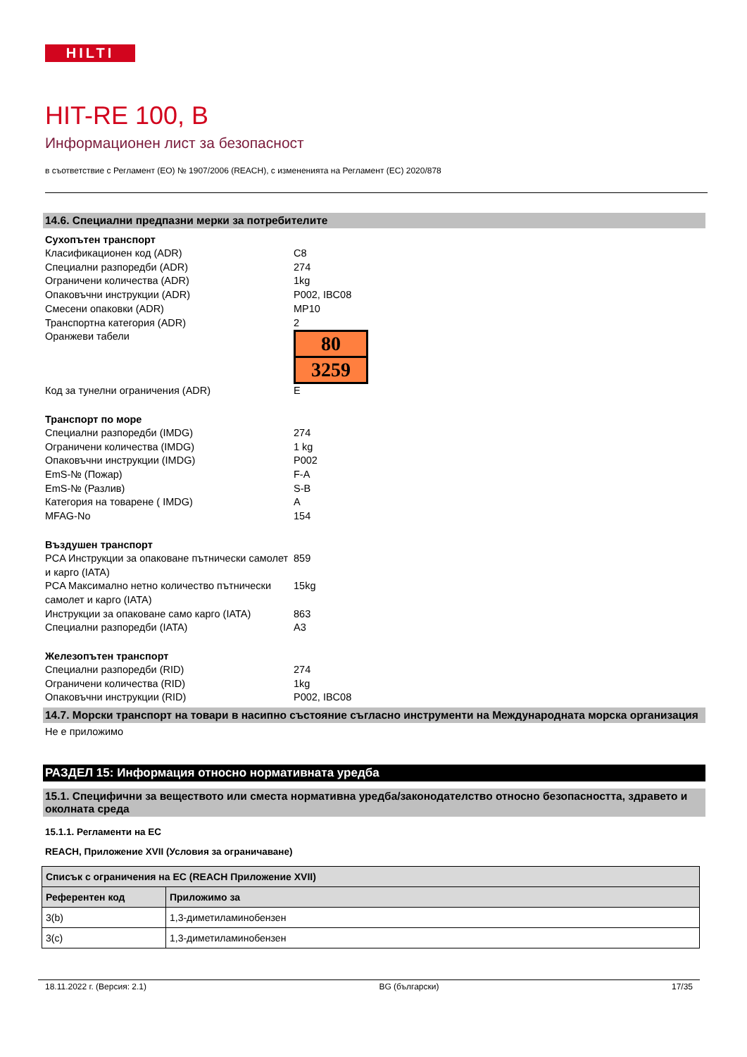HILTI
HIT-RE 100, B
Информационен лист за безопасност
в съответствие с Регламент (ЕО) № 1907/2006 (REACH), с измененията на Регламент (ЕС) 2020/878
14.6. Специални предпазни мерки за потребителите
Сухопътен транспорт
Класификационен код (ADR) C8
Специални разпоредби (ADR) 274
Ограничени количества (ADR) 1kg
Опаковъчни инструкции (ADR) P002, IBC08
Смесени опаковки (ADR) MP10
Транспортна категория (ADR) 2
Оранжеви табели
80
3259
Код за тунелни ограничения (ADR) E
Транспорт по море
Специални разпоредби (IMDG) 274
Ограничени количества (IMDG) 1 kg
Опаковъчни инструкции (IMDG) P002
EmS-№ (Пожар) F-A
EmS-№ (Разлив) S-B
Категория на товарене ( IMDG) A
MFAG-No 154
Въздушен транспорт
PCA Инструкции за опаковане пътнически самолет и карго (IATA)
859
PCA Максимално нетно количество пътнически самолет и карго (IATA)
15kg
Инструкции за опаковане само карго (IATA)
863
Специални разпоредби (IATA) A3
Железопътен транспорт
Специални разпоредби (RID) 274
Ограничени количества (RID) 1kg
Опаковъчни инструкции (RID) P002, IBC08
14.7. Морски транспорт на товари в насипно състояние съгласно инструменти на Международната морска организация
Не е приложимо
РАЗДЕЛ 15: Информация относно нормативната уредба
15.1. Специфични за веществото или сместа нормативна уредба/законодателство относно безопасността, здравето и околната среда
15.1.1. Регламенти на ЕС
REACH, Приложение XVII (Условия за ограничаване)
| Списък с ограничения на ЕС (REACH Приложение XVII) | |
| --- | --- |
| Референтен код | Приложимо за |
| 3(b) | 1,3-диметиламинобензен |
| 3(c) | 1,3-диметиламинобензен |
18.11.2022 г. (Версия: 2.1) BG (български) 17/35